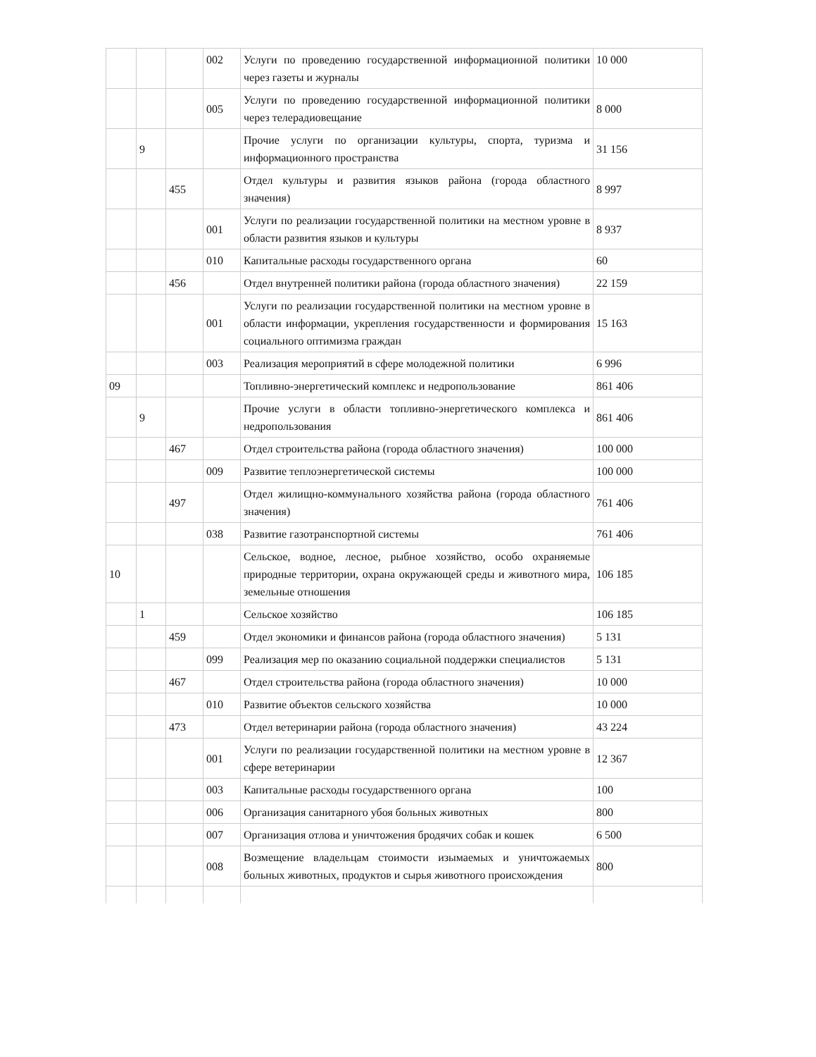| | | | 002 | Услуги по проведению государственной информационной политики через газеты и журналы | 10 000 |
| | | | 005 | Услуги по проведению государственной информационной политики через телерадиовещание | 8 000 |
| | 9 | | | Прочие услуги по организации культуры, спорта, туризма и информационного пространства | 31 156 |
| | | 455 | | Отдел культуры и развития языков района (города областного значения) | 8 997 |
| | | | 001 | Услуги по реализации государственной политики на местном уровне в области развития языков и культуры | 8 937 |
| | | | 010 | Капитальные расходы государственного органа | 60 |
| | | 456 | | Отдел внутренней политики района (города областного значения) | 22 159 |
| | | | 001 | Услуги по реализации государственной политики на местном уровне в области информации, укрепления государственности и формирования социального оптимизма граждан | 15 163 |
| | | | 003 | Реализация мероприятий в сфере молодежной политики | 6 996 |
| 09 | | | | Топливно-энергетический комплекс и недропользование | 861 406 |
| | 9 | | | Прочие услуги в области топливно-энергетического комплекса и недропользования | 861 406 |
| | | 467 | | Отдел строительства района (города областного значения) | 100 000 |
| | | | 009 | Развитие теплоэнергетической системы | 100 000 |
| | | 497 | | Отдел жилищно-коммунального хозяйства района (города областного значения) | 761 406 |
| | | | 038 | Развитие газотранспортной системы | 761 406 |
| 10 | | | | Сельское, водное, лесное, рыбное хозяйство, особо охраняемые природные территории, охрана окружающей среды и животного мира, земельные отношения | 106 185 |
| | 1 | | | Сельское хозяйство | 106 185 |
| | | 459 | | Отдел экономики и финансов района (города областного значения) | 5 131 |
| | | | 099 | Реализация мер по оказанию социальной поддержки специалистов | 5 131 |
| | | 467 | | Отдел строительства района (города областного значения) | 10 000 |
| | | | 010 | Развитие объектов сельского хозяйства | 10 000 |
| | | 473 | | Отдел ветеринарии района (города областного значения) | 43 224 |
| | | | 001 | Услуги по реализации государственной политики на местном уровне в сфере ветеринарии | 12 367 |
| | | | 003 | Капитальные расходы государственного органа | 100 |
| | | | 006 | Организация санитарного убоя больных животных | 800 |
| | | | 007 | Организация отлова и уничтожения бродячих собак и кошек | 6 500 |
| | | | 008 | Возмещение владельцам стоимости изымаемых и уничтожаемых больных животных, продуктов и сырья животного происхождения | 800 |